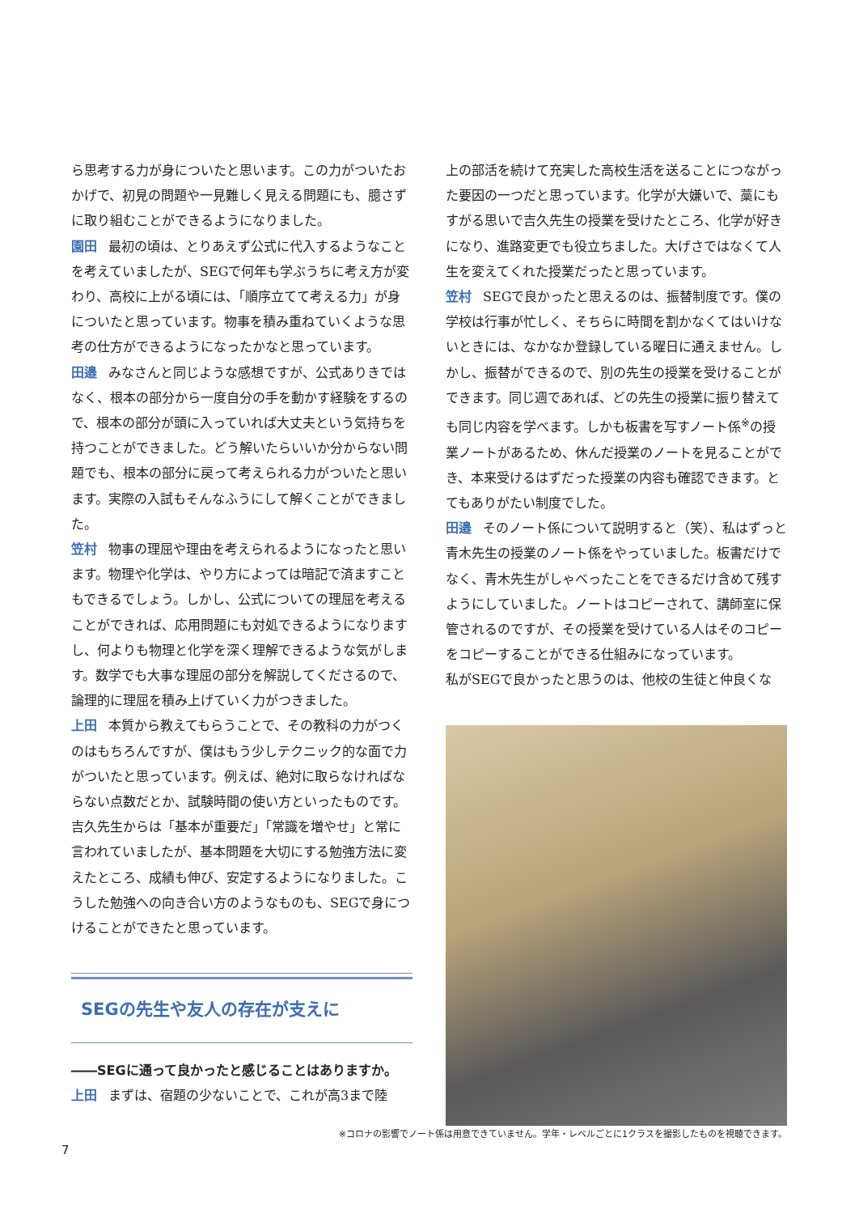ら思考する力が身についたと思います。この力がついたおかげで、初見の問題や一見難しく見える問題にも、臆さずに取り組むことができるようになりました。
園田 最初の頃は、とりあえず公式に代入するようなことを考えていましたが、SEGで何年も学ぶうちに考え方が変わり、高校に上がる頃には、「順序立てて考える力」が身についたと思っています。物事を積み重ねていくような思考の仕方ができるようになったかなと思っています。
田邉 みなさんと同じような感想ですが、公式ありきではなく、根本の部分から一度自分の手を動かす経験をするので、根本の部分が頭に入っていれば大丈夫という気持ちを持つことができました。どう解いたらいいか分からない問題でも、根本の部分に戻って考えられる力がついたと思います。実際の入試もそんなふうにして解くことができました。
笠村 物事の理屈や理由を考えられるようになったと思います。物理や化学は、やり方によっては暗記で済ますこともできるでしょう。しかし、公式についての理屈を考えることができれば、応用問題にも対処できるようになりますし、何よりも物理と化学を深く理解できるような気がします。数学でも大事な理屈の部分を解説してくださるので、論理的に理屈を積み上げていく力がつきました。
上田 本質から教えてもらうことで、その教科の力がつくのはもちろんですが、僕はもう少しテクニック的な面で力がついたと思っています。例えば、絶対に取らなければならない点数だとか、試験時間の使い方といったものです。吉久先生からは「基本が重要だ」「常識を増やせ」と常に言われていましたが、基本問題を大切にする勉強方法に変えたところ、成績も伸び、安定するようになりました。こうした勉強への向き合い方のようなものも、SEGで身につけることができたと思っています。
SEGの先生や友人の存在が支えに
――SEGに通って良かったと感じることはありますか。
上田 まずは、宿題の少ないことで、これが高3まで陸
上の部活を続けて充実した高校生活を送ることにつながった要因の一つだと思っています。化学が大嫌いで、藁にもすがる思いで吉久先生の授業を受けたところ、化学が好きになり、進路変更でも役立ちました。大げさではなくて人生を変えてくれた授業だったと思っています。
笠村 SEGで良かったと思えるのは、振替制度です。僕の学校は行事が忙しく、そちらに時間を割かなくてはいけないときには、なかなか登録している曜日に通えません。しかし、振替ができるので、別の先生の授業を受けることができます。同じ週であれば、どの先生の授業に振り替えても同じ内容を学べます。しかも板書を写すノート係<sup>※</sup>の授業ノートがあるため、休んだ授業のノートを見ることができ、本来受けるはずだった授業の内容も確認できます。とてもありがたい制度でした。
田邉 そのノート係について説明すると（笑）、私はずっと青木先生の授業のノート係をやっていました。板書だけでなく、青木先生がしゃべったことをできるだけ含めて残すようにしていました。ノートはコピーされて、講師室に保管されるのですが、その授業を受けている人はそのコピーをコピーすることができる仕組みになっています。
私がSEGで良かったと思うのは、他校の生徒と仲良くな
※コロナの影響でノート係は用意できていません。学年・レベルごとに1クラスを撮影したものを視聴できます。
7